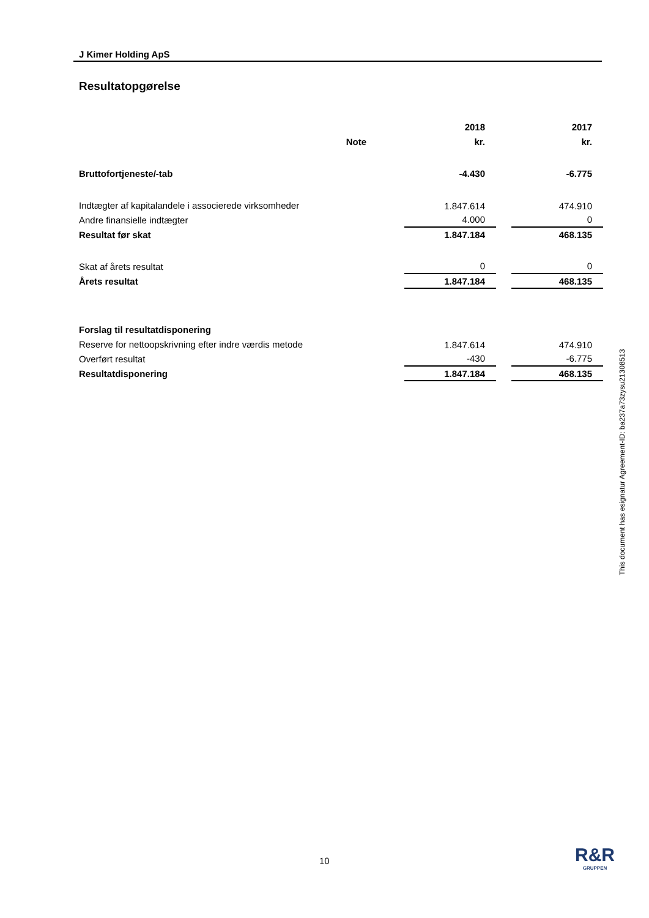J Kimer Holding ApS
Resultatopgørelse
| | | | 2018 | | 2017 |
| | Note | | kr. | | kr. |
| Bruttofortjeneste/-tab | | | -4.430 | | -6.775 |
| Indtægter af kapitalandele i associerede virksomheder | | | 1.847.614 | | 474.910 |
| Andre finansielle indtægter | | | 4.000 | | 0 |
| Resultat før skat | | | 1.847.184 | | 468.135 |
| Skat af årets resultat | | | 0 | | 0 |
| Årets resultat | | | 1.847.184 | | 468.135 |
| Forslag til resultatdisponering | | | | | |
| Reserve for nettoopskrivning efter indre værdis metode | | | 1.847.614 | | 474.910 |
| Overført resultat | | | -430 | | -6.775 |
| Resultatdisponering | | | 1.847.184 | | 468.135 |
10
This document has esignatur Agreement-ID: ba237a73zysu21308513
R&R
GRUPPEN